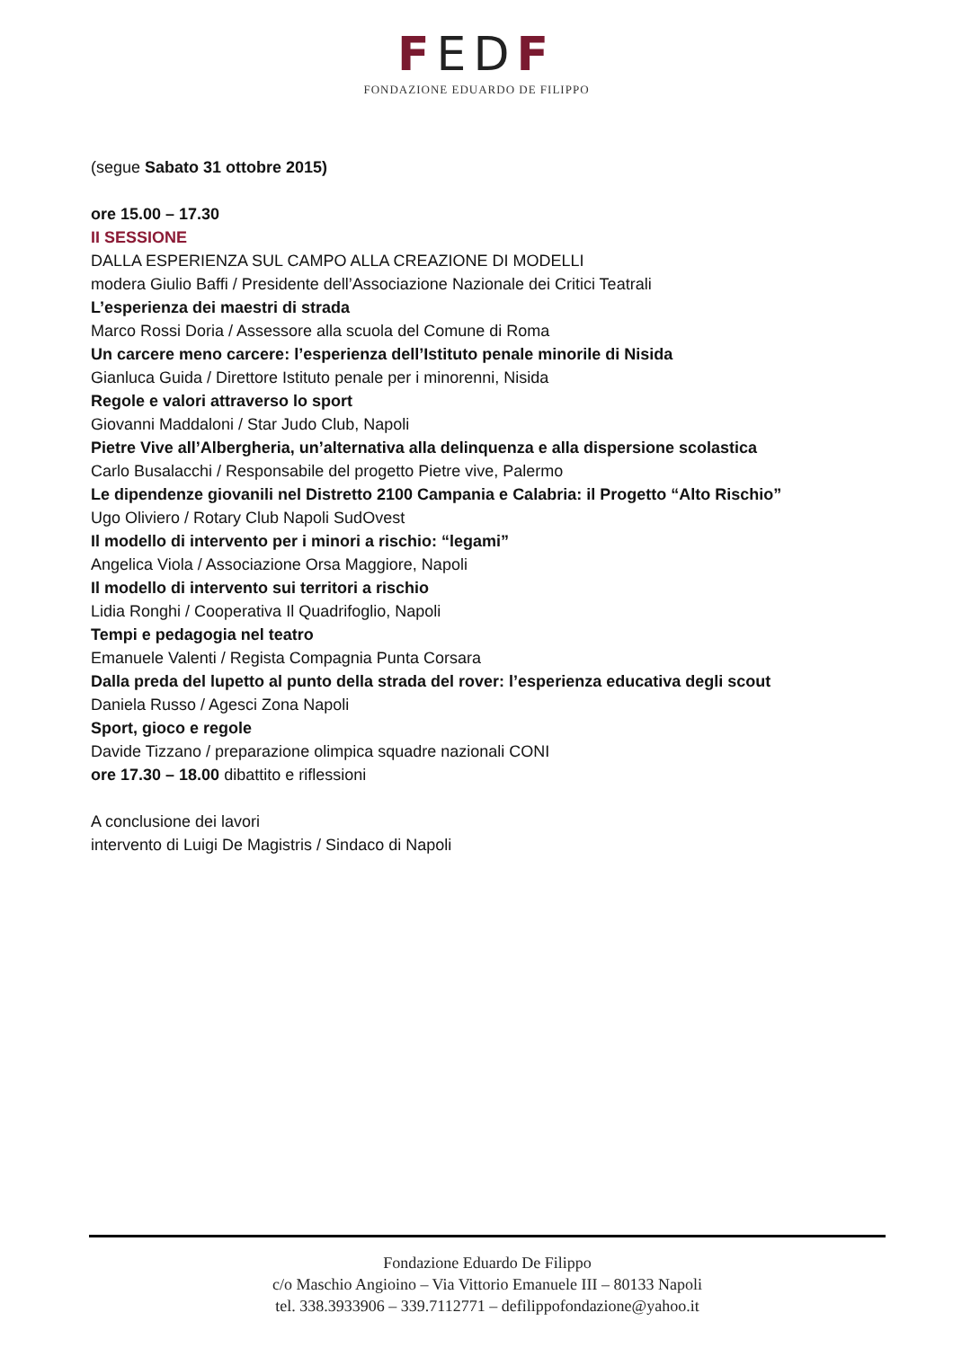FEDF
FONDAZIONE EDUARDO DE FILIPPO
(segue Sabato 31 ottobre 2015)
ore 15.00 – 17.30
II SESSIONE
DALLA ESPERIENZA SUL CAMPO ALLA CREAZIONE DI MODELLI
modera Giulio Baffi / Presidente dell’Associazione Nazionale dei Critici Teatrali
L’esperienza dei maestri di strada
Marco Rossi Doria / Assessore alla scuola del Comune di Roma
Un carcere meno carcere: l’esperienza dell’Istituto penale minorile di Nisida
Gianluca Guida / Direttore Istituto penale per i minorenni, Nisida
Regole e valori attraverso lo sport
Giovanni Maddaloni / Star Judo Club, Napoli
Pietre Vive all’Albergheria, un’alternativa alla delinquenza e alla dispersione scolastica
Carlo Busalacchi / Responsabile del progetto Pietre vive, Palermo
Le dipendenze giovanili nel Distretto 2100 Campania e Calabria: il Progetto “Alto Rischio”
Ugo Oliviero / Rotary Club Napoli SudOvest
Il modello di intervento per i minori a rischio: “legami”
Angelica Viola / Associazione Orsa Maggiore, Napoli
Il modello di intervento sui territori a rischio
Lidia Ronghi / Cooperativa Il Quadrifoglio, Napoli
Tempi e pedagogia nel teatro
Emanuele Valenti / Regista Compagnia Punta Corsara
Dalla preda del lupetto al punto della strada del rover: l’esperienza educativa degli scout
Daniela Russo / Agesci Zona Napoli
Sport, gioco e regole
Davide Tizzano / preparazione olimpica squadre nazionali CONI
ore 17.30 – 18.00 dibattito e riflessioni
A conclusione dei lavori
intervento di Luigi De Magistris / Sindaco di Napoli
Fondazione Eduardo De Filippo
c/o Maschio Angioino – Via Vittorio Emanuele III – 80133 Napoli
tel. 338.3933906 – 339.7112771 – defilippofondazione@yahoo.it